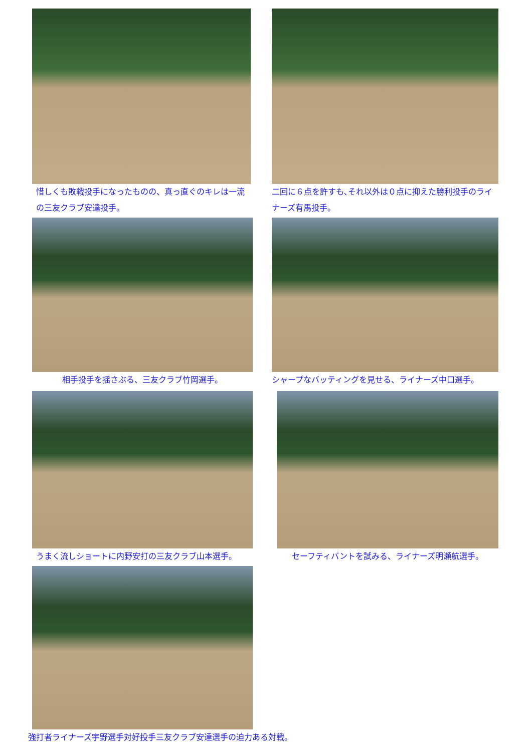惜しくも敗戦投手になったものの、真っ直ぐのキレは一流の三友クラブ安達投手。
二回に６点を許すも､それ以外は０点に抑えた勝利投手のライナーズ有馬投手。
相手投手を揺さぶる、三友クラブ竹岡選手。 シャープなバッティングを見せる、ライナーズ中口選手。
うまく流しショートに内野安打の三友クラブ山本選手。 セーフティバントを試みる、ライナーズ明瀬航選手。
強打者ライナーズ宇野選手対好投手三友クラブ安達選手の迫力ある対戦。